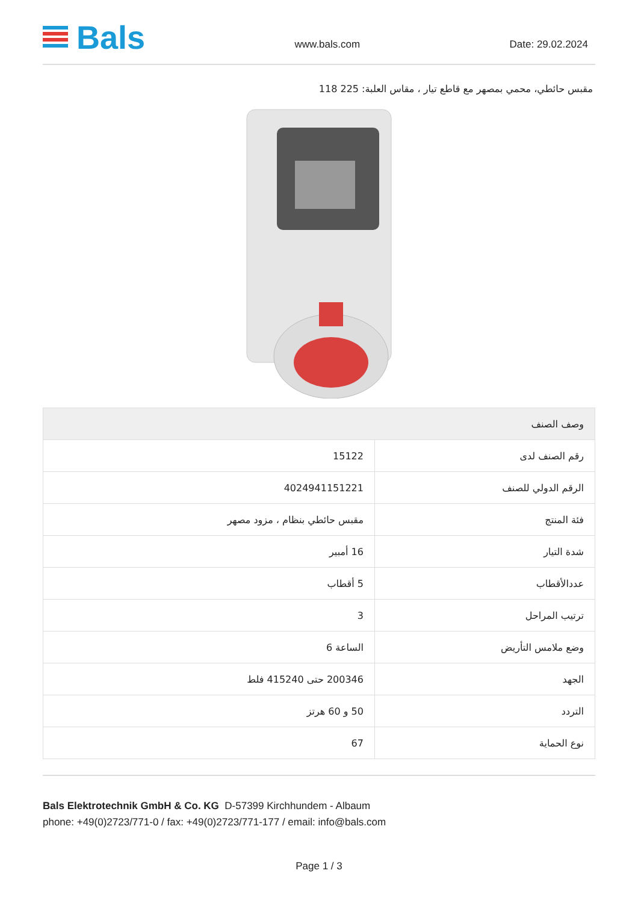Bals
www.bals.com
Date: 29.02.2024
مقبس حائطي، محمي بمصهر مع قاطع تيار ، مقاس العلبة: 225 118
| وصف الصنف | |
| --- | --- |
| رقم الصنف لدى | 15122 |
| الرقم الدولي للصنف | 4024941151221 |
| فئة المنتج | مقبس حائطي بنظام ، مزود مصهر |
| شدة التيار | 16 أمبير |
| عددالأقطاب | 5 أقطاب |
| ترتيب المراحل | 3 |
| وضع ملامس التأريض | الساعة 6 |
| الجهد | 200346 حتى 415240 فلط |
| التردد | 50 و 60 هرتز |
| نوع الحماية | 67 |
Bals Elektrotechnik GmbH & Co. KG D-57399 Kirchhundem - Albaum
phone: +49(0)2723/771-0 / fax: +49(0)2723/771-177 / email: info@bals.com
Page 1 / 3